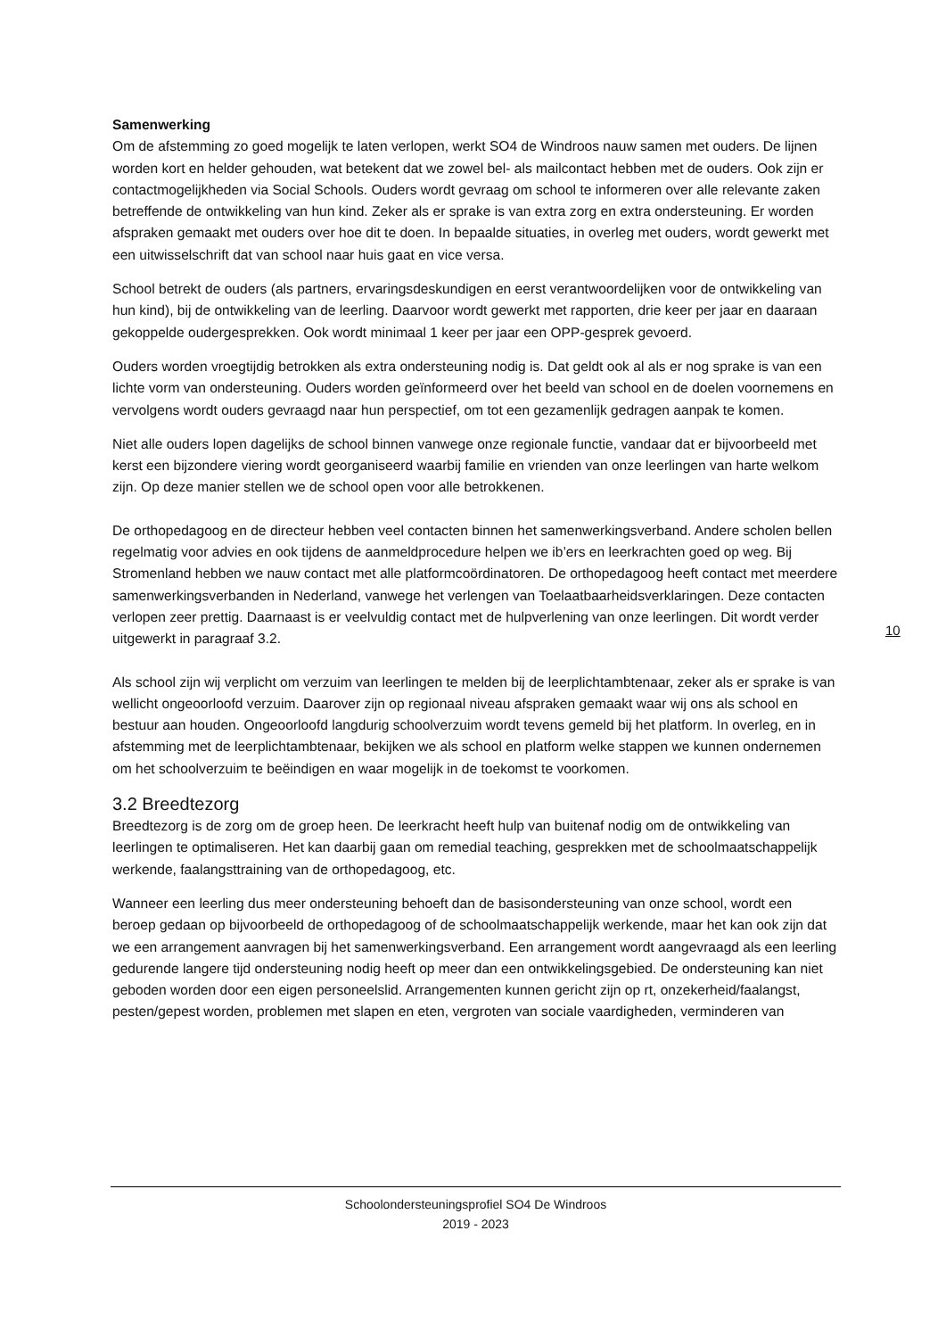Samenwerking
Om de afstemming zo goed mogelijk te laten verlopen, werkt SO4 de Windroos nauw samen met ouders. De lijnen worden kort en helder gehouden, wat betekent dat we zowel bel- als mailcontact hebben met de ouders. Ook zijn er contactmogelijkheden via Social Schools. Ouders wordt gevraag om school te informeren over alle relevante zaken betreffende de ontwikkeling van hun kind. Zeker als er sprake is van extra zorg en extra ondersteuning. Er worden afspraken gemaakt met ouders over hoe dit te doen. In bepaalde situaties, in overleg met ouders, wordt gewerkt met een uitwisselschrift dat van school naar huis gaat en vice versa.
School betrekt de ouders (als partners, ervaringsdeskundigen en eerst verantwoordelijken voor de ontwikkeling van hun kind), bij de ontwikkeling van de leerling. Daarvoor wordt gewerkt met rapporten, drie keer per jaar en daaraan gekoppelde oudergesprekken. Ook wordt minimaal 1 keer per jaar een OPP-gesprek gevoerd.
Ouders worden vroegtijdig betrokken als extra ondersteuning nodig is. Dat geldt ook al als er nog sprake is van een lichte vorm van ondersteuning. Ouders worden geïnformeerd over het beeld van school en de doelen voornemens en vervolgens wordt ouders gevraagd naar hun perspectief, om tot een gezamenlijk gedragen aanpak te komen.
Niet alle ouders lopen dagelijks de school binnen vanwege onze regionale functie, vandaar dat er bijvoorbeeld met kerst een bijzondere viering wordt georganiseerd waarbij familie en vrienden van onze leerlingen van harte welkom zijn. Op deze manier stellen we de school open voor alle betrokkenen.
De orthopedagoog en de directeur hebben veel contacten binnen het samenwerkingsverband. Andere scholen bellen regelmatig voor advies en ook tijdens de aanmeldprocedure helpen we ib’ers en leerkrachten goed op weg. Bij Stromenland hebben we nauw contact met alle platformcoördinatoren. De orthopedagoog heeft contact met meerdere samenwerkingsverbanden in Nederland, vanwege het verlengen van Toelaatbaarheidsverklaringen. Deze contacten verlopen zeer prettig. Daarnaast is er veelvuldig contact met de hulpverlening van onze leerlingen. Dit wordt verder uitgewerkt in paragraaf 3.2.
Als school zijn wij verplicht om verzuim van leerlingen te melden bij de leerplichtambtenaar, zeker als er sprake is van wellicht ongeoorloofd verzuim. Daarover zijn op regionaal niveau afspraken gemaakt waar wij ons als school en bestuur aan houden. Ongeoorloofd langdurig schoolverzuim wordt tevens gemeld bij het platform. In overleg, en in afstemming met de leerplichtambtenaar, bekijken we als school en platform welke stappen we kunnen ondernemen om het schoolverzuim te beëindigen en waar mogelijk in de toekomst te voorkomen.
3.2 Breedtezorg
Breedtezorg is de zorg om de groep heen. De leerkracht heeft hulp van buitenaf nodig om de ontwikkeling van leerlingen te optimaliseren. Het kan daarbij gaan om remedial teaching, gesprekken met de schoolmaatschappelijk werkende, faalangsttraining van de orthopedagoog, etc.
Wanneer een leerling dus meer ondersteuning behoeft dan de basisondersteuning van onze school, wordt een beroep gedaan op bijvoorbeeld de orthopedagoog of de schoolmaatschappelijk werkende, maar het kan ook zijn dat we een arrangement aanvragen bij het samenwerkingsverband. Een arrangement wordt aangevraagd als een leerling gedurende langere tijd ondersteuning nodig heeft op meer dan een ontwikkelingsgebied. De ondersteuning kan niet geboden worden door een eigen personeelslid. Arrangementen kunnen gericht zijn op rt, onzekerheid/faalangst, pesten/gepest worden, problemen met slapen en eten, vergroten van sociale vaardigheden, verminderen van
10
Schoolondersteuningsprofiel SO4 De Windroos
2019 - 2023